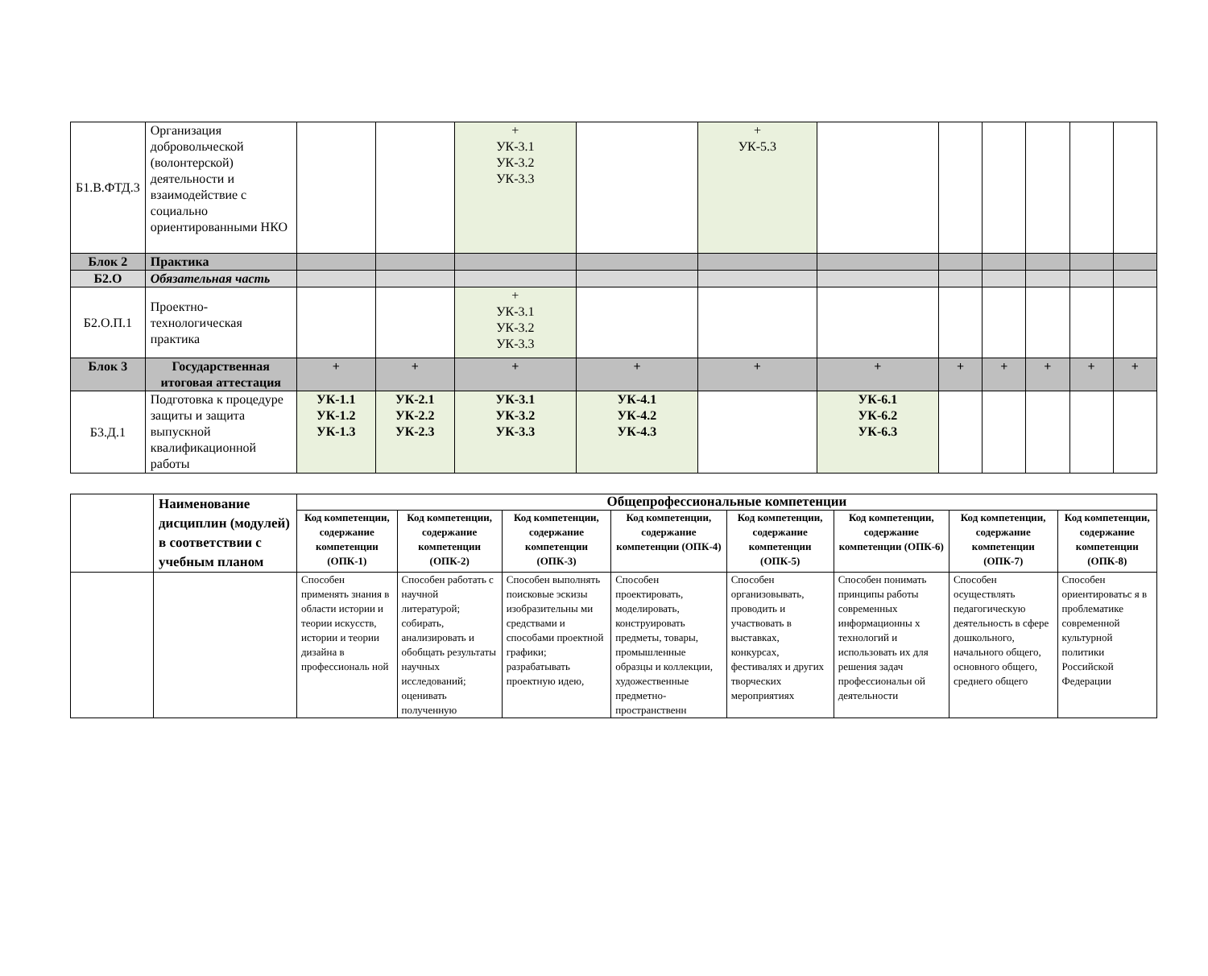| Б1.В.ФТД.3 | Организация добровольческой (волонтерской) деятельности и взаимодействие с социально ориентированными НКО | | | + УК-3.1 УК-3.2 УК-3.3 | | + УК-5.3 | | | | | | |
| Блок 2 | Практика | | | | | | | | | | | |
| Б2.О | Обязательная часть | | | | | | | | | | | |
| Б2.О.П.1 | Проектно-технологическая практика | | | + УК-3.1 УК-3.2 УК-3.3 | | | | | | | | |
| Блок 3 | Государственная итоговая аттестация | + | + | + | + | + | + | + | + | + | + | + |
| Б3.Д.1 | Подготовка к процедуре защиты и защита выпускной квалификационной работы | УК-1.1 УК-1.2 УК-1.3 | УК-2.1 УК-2.2 УК-2.3 | УК-3.1 УК-3.2 УК-3.3 | УК-4.1 УК-4.2 УК-4.3 | | УК-6.1 УК-6.2 УК-6.3 | | | | | |
| | Наименование дисциплин (модулей) в соответствии с учебным планом | Общепрофессиональные компетенции | | | | | | | |
| --- | --- | --- | --- | --- | --- | --- | --- | --- | --- |
| | | Код компетенции, содержание компетенции (ОПК-1) | Код компетенции, содержание компетенции (ОПК-2) | Код компетенции, содержание компетенции (ОПК-3) | Код компетенции, содержание компетенции (ОПК-4) | Код компетенции, содержание компетенции (ОПК-5) | Код компетенции, содержание компетенции (ОПК-6) | Код компетенции, содержание компетенции (ОПК-7) | Код компетенции, содержание компетенции (ОПК-8) |
| | | Способен применять знания в области истории и теории искусств, истории и теории дизайна в профессиональ ной | Способен работать с научной литературой; собирать, анализировать и обобщать результаты научных исследований; оценивать полученную | Способен выполнять поисковые эскизы изобразительны ми средствами и способами проектной графики; разрабатывать проектную идею, | Способен проектировать, моделировать, конструировать предметы, товары, промышленные образцы и коллекции, художественные предметно-пространственн | Способен организовывать, проводить и участвовать в выставках, конкурсах, фестивалях и других творческих мероприятиях | Способен понимать принципы работы современных информационны х технологий и использовать их для решения задач профессиональн ой деятельности | Способен осуществлять педагогическую деятельность в сфере дошкольного, начального общего, основного общего, среднего общего | Способен ориентироватьс я в проблематике современной культурной политики Российской Федерации |